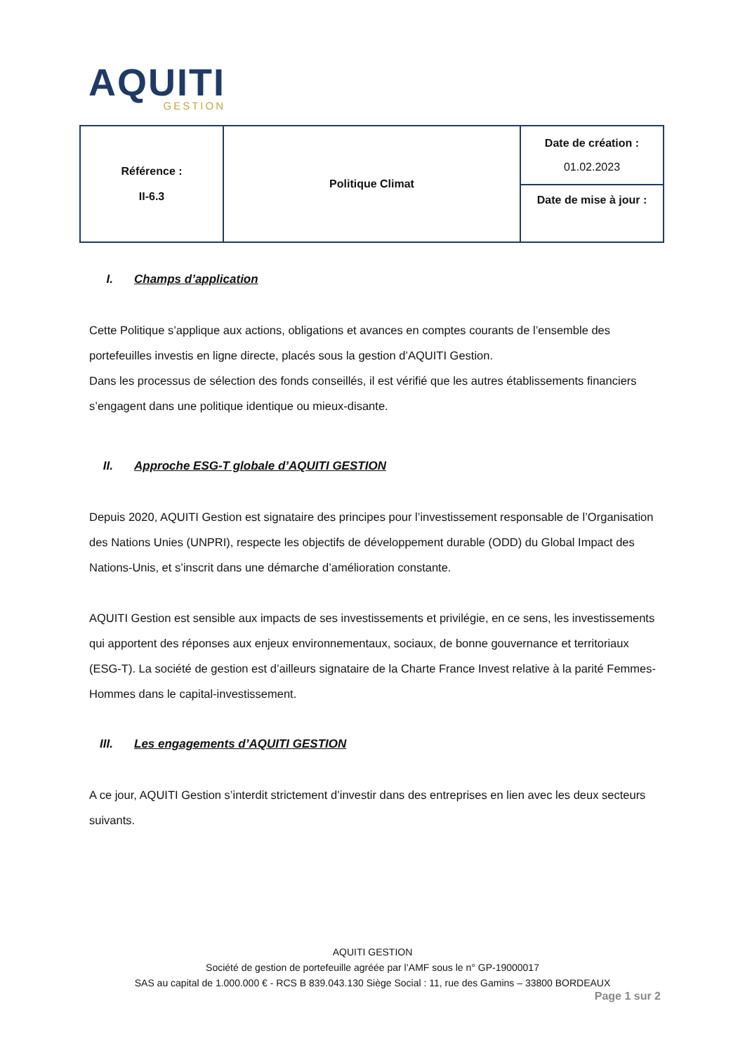AQUITI
GESTION
| Référence : II-6.3 | Politique Climat | Date de création : 01.02.2023 |
| | | Date de mise à jour : |
I. Champs d’application
Cette Politique s’applique aux actions, obligations et avances en comptes courants de l’ensemble des portefeuilles investis en ligne directe, placés sous la gestion d’AQUITI Gestion.
Dans les processus de sélection des fonds conseillés, il est vérifié que les autres établissements financiers s’engagent dans une politique identique ou mieux-disante.
II. Approche ESG-T globale d’AQUITI GESTION
Depuis 2020, AQUITI Gestion est signataire des principes pour l’investissement responsable de l’Organisation des Nations Unies (UNPRI), respecte les objectifs de développement durable (ODD) du Global Impact des Nations-Unis, et s’inscrit dans une démarche d’amélioration constante.
AQUITI Gestion est sensible aux impacts de ses investissements et privilégie, en ce sens, les investissements qui apportent des réponses aux enjeux environnementaux, sociaux, de bonne gouvernance et territoriaux (ESG-T). La société de gestion est d’ailleurs signataire de la Charte France Invest relative à la parité Femmes-Hommes dans le capital-investissement.
III. Les engagements d’AQUITI GESTION
A ce jour, AQUITI Gestion s’interdit strictement d’investir dans des entreprises en lien avec les deux secteurs suivants.
AQUITI GESTION
Société de gestion de portefeuille agréée par l’AMF sous le n° GP-19000017
SAS au capital de 1.000.000 € - RCS B 839.043.130 Siège Social : 11, rue des Gamins – 33800 BORDEAUX
Page 1 sur 2